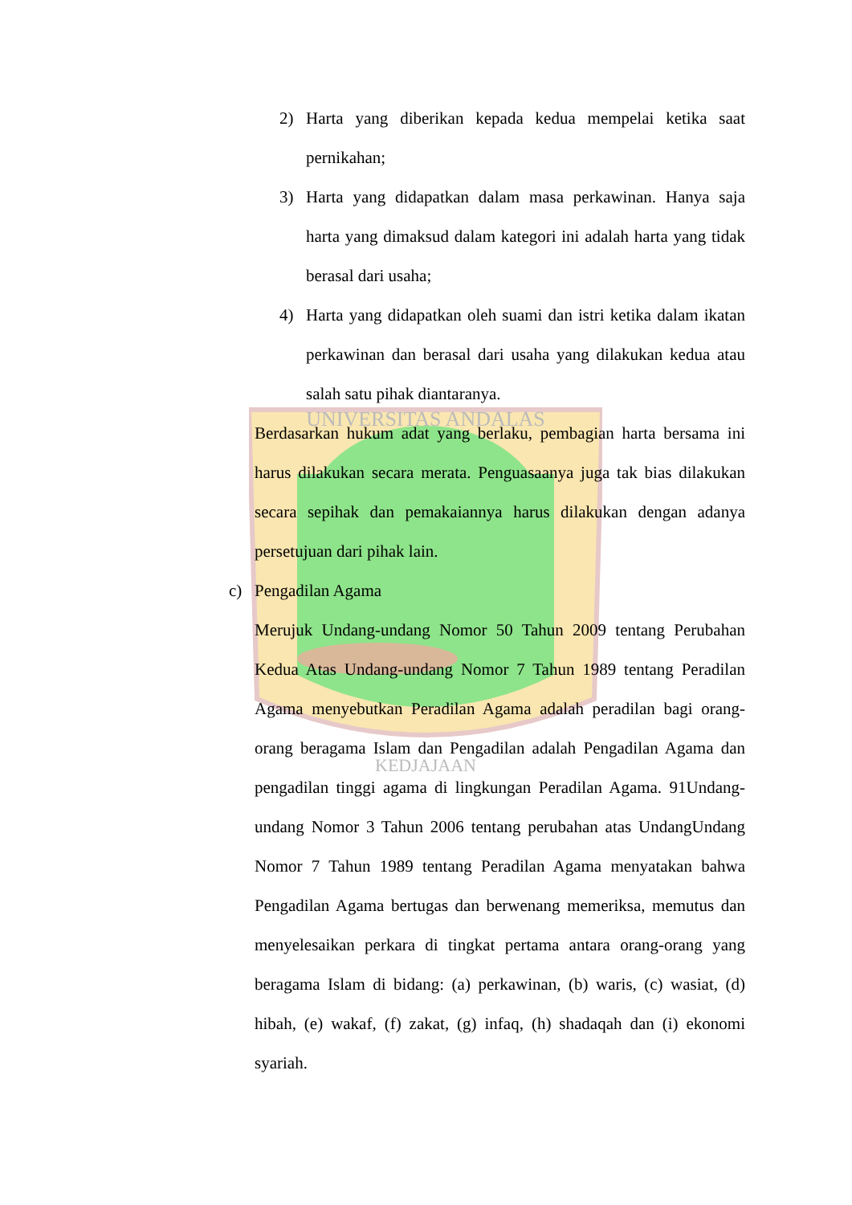UNIVERSITAS ANDALAS
KEDJAJAAN
2) Harta yang diberikan kepada kedua mempelai ketika saat pernikahan;
3) Harta yang didapatkan dalam masa perkawinan. Hanya saja harta yang dimaksud dalam kategori ini adalah harta yang tidak berasal dari usaha;
4) Harta yang didapatkan oleh suami dan istri ketika dalam ikatan perkawinan dan berasal dari usaha yang dilakukan kedua atau salah satu pihak diantaranya.
Berdasarkan hukum adat yang berlaku, pembagian harta bersama ini harus dilakukan secara merata. Penguasaanya juga tak bias dilakukan secara sepihak dan pemakaiannya harus dilakukan dengan adanya persetujuan dari pihak lain.
c) Pengadilan Agama
Merujuk Undang-undang Nomor 50 Tahun 2009 tentang Perubahan Kedua Atas Undang-undang Nomor 7 Tahun 1989 tentang Peradilan Agama menyebutkan Peradilan Agama adalah peradilan bagi orang-orang beragama Islam dan Pengadilan adalah Pengadilan Agama dan pengadilan tinggi agama di lingkungan Peradilan Agama. 91Undang-undang Nomor 3 Tahun 2006 tentang perubahan atas UndangUndang Nomor 7 Tahun 1989 tentang Peradilan Agama menyatakan bahwa Pengadilan Agama bertugas dan berwenang memeriksa, memutus dan menyelesaikan perkara di tingkat pertama antara orang-orang yang beragama Islam di bidang: (a) perkawinan, (b) waris, (c) wasiat, (d) hibah, (e) wakaf, (f) zakat, (g) infaq, (h) shadaqah dan (i) ekonomi syariah.